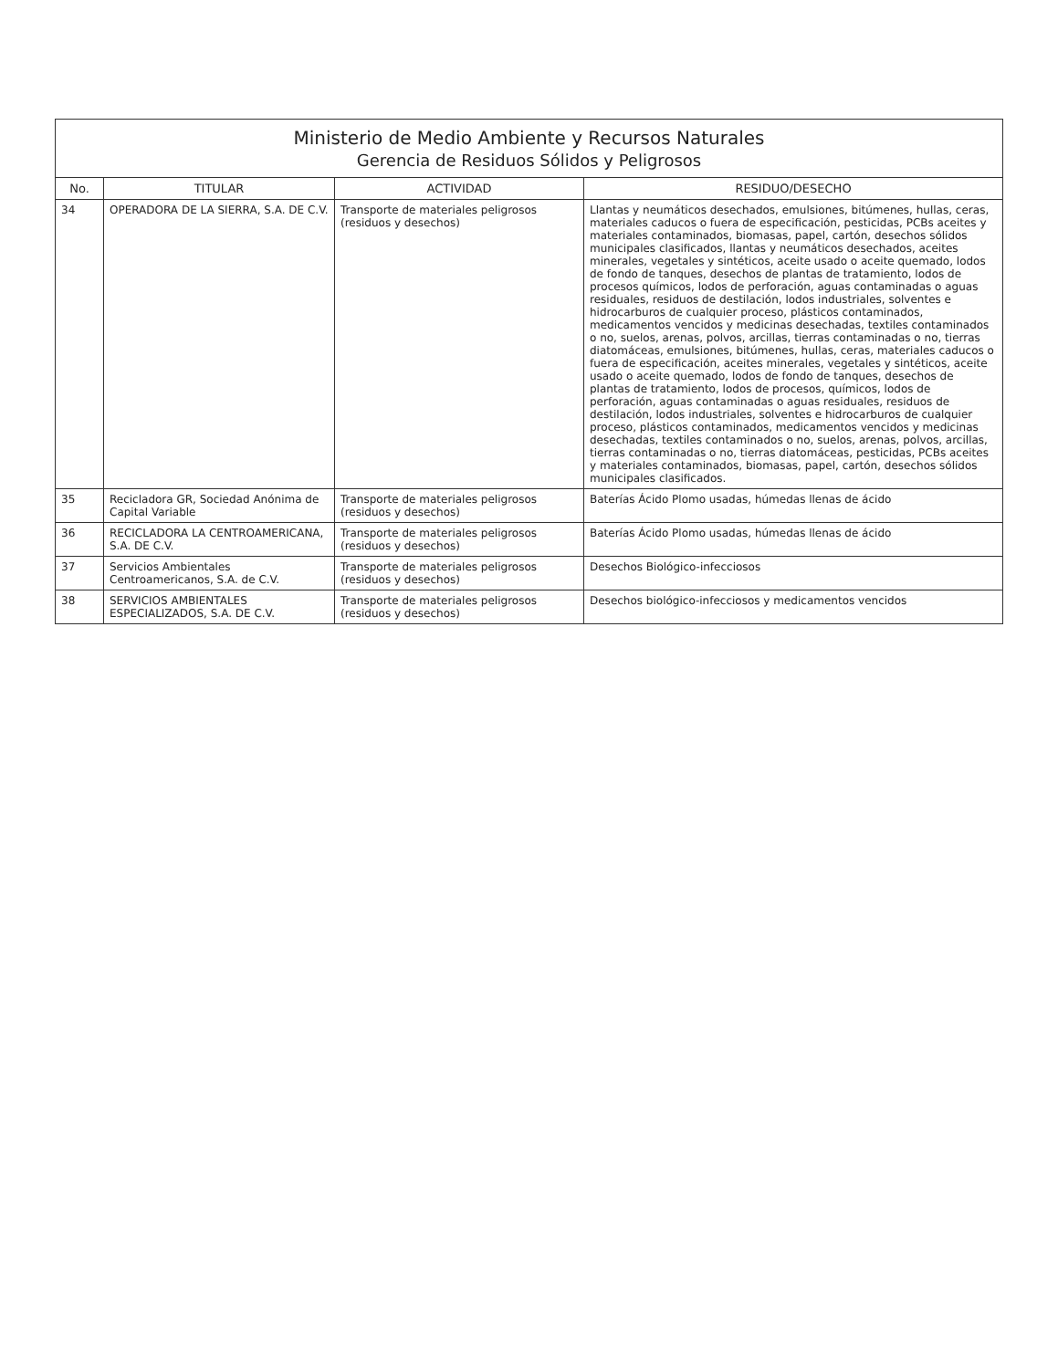Ministerio de Medio Ambiente y Recursos Naturales
Gerencia de Residuos Sólidos y Peligrosos
| No. | TITULAR | ACTIVIDAD | RESIDUO/DESECHO |
| --- | --- | --- | --- |
| 34 | OPERADORA DE LA SIERRA, S.A. DE C.V. | Transporte de materiales peligrosos (residuos y desechos) | Llantas y neumáticos desechados, emulsiones, bitúmenes, hullas, ceras, materiales caducos o fuera de especificación, pesticidas, PCBs aceites y materiales contaminados, biomasas, papel, cartón, desechos sólidos municipales clasificados, llantas y neumáticos desechados, aceites minerales, vegetales y sintéticos, aceite usado o aceite quemado, lodos de fondo de tanques, desechos de plantas de tratamiento, lodos de procesos químicos, lodos de perforación, aguas contaminadas o aguas residuales, residuos de destilación, lodos industriales, solventes e hidrocarburos de cualquier proceso, plásticos contaminados, medicamentos vencidos y medicinas desechadas, textiles contaminados o no, suelos, arenas, polvos, arcillas, tierras contaminadas o no, tierras diatomáceas, emulsiones, bitúmenes, hullas, ceras, materiales caducos o fuera de especificación, aceites minerales, vegetales y sintéticos, aceite usado o aceite quemado, lodos de fondo de tanques, desechos de plantas de tratamiento, lodos de procesos, químicos, lodos de perforación, aguas contaminadas o aguas residuales, residuos de destilación, lodos industriales, solventes e hidrocarburos de cualquier proceso, plásticos contaminados, medicamentos vencidos y medicinas desechadas, textiles contaminados o no, suelos, arenas, polvos, arcillas, tierras contaminadas o no, tierras diatomáceas, pesticidas, PCBs aceites y materiales contaminados, biomasas, papel, cartón, desechos sólidos municipales clasificados. |
| 35 | Recicladora GR, Sociedad Anónima de Capital Variable | Transporte de materiales peligrosos (residuos y desechos) | Baterías Ácido Plomo usadas, húmedas llenas de ácido |
| 36 | RECICLADORA LA CENTROAMERICANA, S.A. DE C.V. | Transporte de materiales peligrosos (residuos y desechos) | Baterías Ácido Plomo usadas, húmedas llenas de ácido |
| 37 | Servicios Ambientales Centroamericanos, S.A. de C.V. | Transporte de materiales peligrosos (residuos y desechos) | Desechos Biológico-infecciosos |
| 38 | SERVICIOS AMBIENTALES ESPECIALIZADOS, S.A. DE C.V. | Transporte de materiales peligrosos (residuos y desechos) | Desechos biológico-infecciosos y medicamentos vencidos |